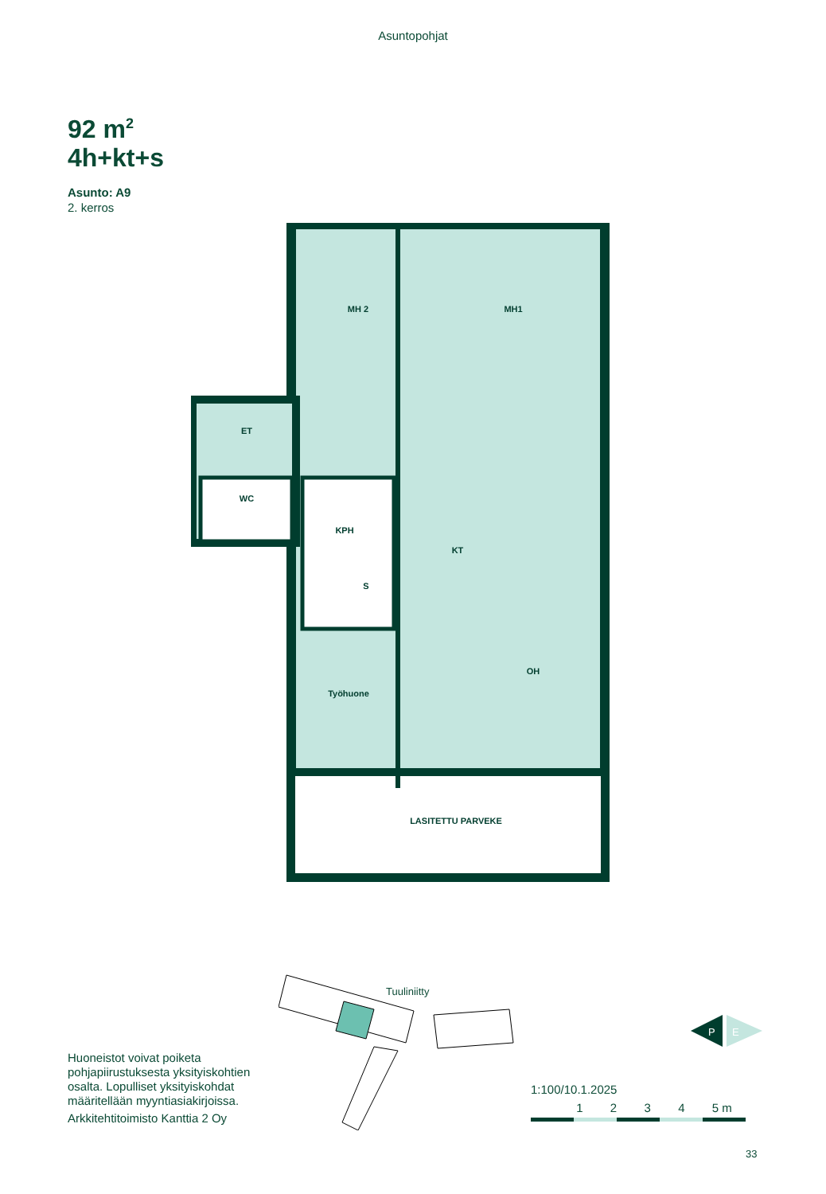Asuntopohjat
92 m<sup>2</sup>
4h+kt+s
Asunto: A9
2. kerros
MH 2
MH1
ET
WC
KPH
S
KT
Työhuone
OH
LASITETTU PARVEKE
Tuuliniitty
P
E
Huoneistot voivat poiketa pohjapiirustuksesta yksityiskohtien osalta. Lopulliset yksityiskohdat määritellään myyntiasiakirjoissa.
Arkkitehtitoimisto Kanttia 2 Oy
1:100/10.1.2025
1 2 3 4 5 m
33